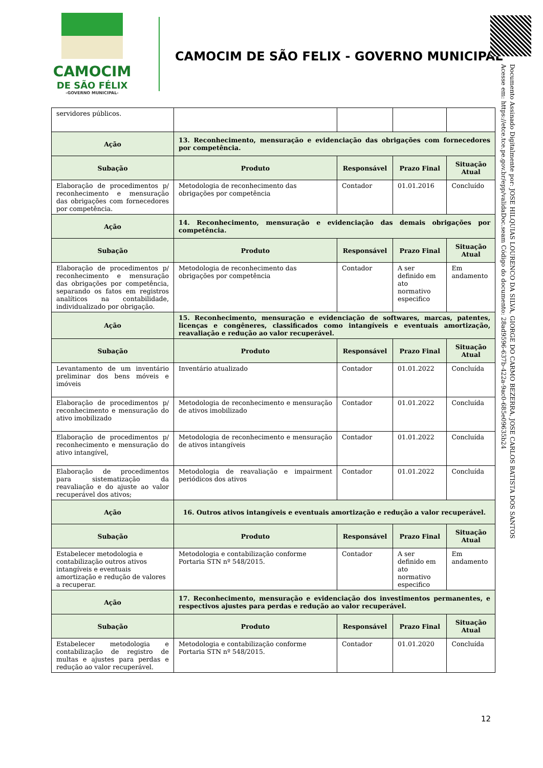CAMOCIM
DE SÃO FÉLIX
-GOVERNO MUNICIPAL-
CAMOCIM DE SÃO FELIX - GOVERNO MUNICIPAL
Documento Assinado Digitalmente por: JOSE HILQUIAS LOURENCO DA SILVA, GIORGE DO CARMO BEZERRA, JOSE CARLOS BATISTA DOS SANTOS
Acesse em: https://etce.tce.pe.gov.br/epp/validaDoc.seam Código do documento: 28ad9596-637b-422a-9ac0-685e09635b24
| servidores públicos. | | | | |
| Ação | 13. Reconhecimento, mensuração e evidenciação das obrigações com fornecedores por competência. | | | |
| Subação | Produto | Responsável | Prazo Final | Situação Atual |
| Elaboração de procedimentos p/ reconhecimento e mensuração das obrigações com fornecedores por competência. | Metodologia de reconhecimento das obrigações por competência | Contador | 01.01.2016 | Concluído |
| Ação | 14. Reconhecimento, mensuração e evidenciação das demais obrigações por competência. | | | |
| Subação | Produto | Responsável | Prazo Final | Situação Atual |
| Elaboração de procedimentos p/ reconhecimento e mensuração das obrigações por competência, separando os fatos em registros analíticos na contabilidade, individualizado por obrigação. | Metodologia de reconhecimento das obrigações por competência | Contador | A ser definido em ato normativo especifico | Em andamento |
| Ação | 15. Reconhecimento, mensuração e evidenciação de softwares, marcas, patentes, licenças e congêneres, classificados como intangíveis e eventuais amortização, reavaliação e redução ao valor recuperável. | | | |
| Subação | Produto | Responsável | Prazo Final | Situação Atual |
| Levantamento de um inventário preliminar dos bens móveis e imóveis | Inventário atualizado | Contador | 01.01.2022 | Concluída |
| Elaboração de procedimentos p/ reconhecimento e mensuração do ativo imobilizado | Metodologia de reconhecimento e mensuração de ativos imobilizado | Contador | 01.01.2022 | Concluída |
| Elaboração de procedimentos p/ reconhecimento e mensuração do ativo intangível, | Metodologia de reconhecimento e mensuração de ativos intangíveis | Contador | 01.01.2022 | Concluída |
| Elaboração de procedimentos para sistematização da reavaliação e do ajuste ao valor recuperável dos ativos; | Metodologia de reavaliação e impairment periódicos dos ativos | Contador | 01.01.2022 | Concluída |
| Ação | 16. Outros ativos intangíveis e eventuais amortização e redução a valor recuperável. | | | |
| Subação | Produto | Responsável | Prazo Final | Situação Atual |
| Estabelecer metodologia e contabilização outros ativos intangíveis e eventuais amortização e redução de valores a recuperar. | Metodologia e contabilização conforme Portaria STN nº 548/2015. | Contador | A ser definido em ato normativo especifico | Em andamento |
| Ação | 17. Reconhecimento, mensuração e evidenciação dos investimentos permanentes, e respectivos ajustes para perdas e redução ao valor recuperável. | | | |
| Subação | Produto | Responsável | Prazo Final | Situação Atual |
| Estabelecer metodologia e contabilização de registro de multas e ajustes para perdas e redução ao valor recuperável. | Metodologia e contabilização conforme Portaria STN nº 548/2015. | Contador | 01.01.2020 | Concluída |
12